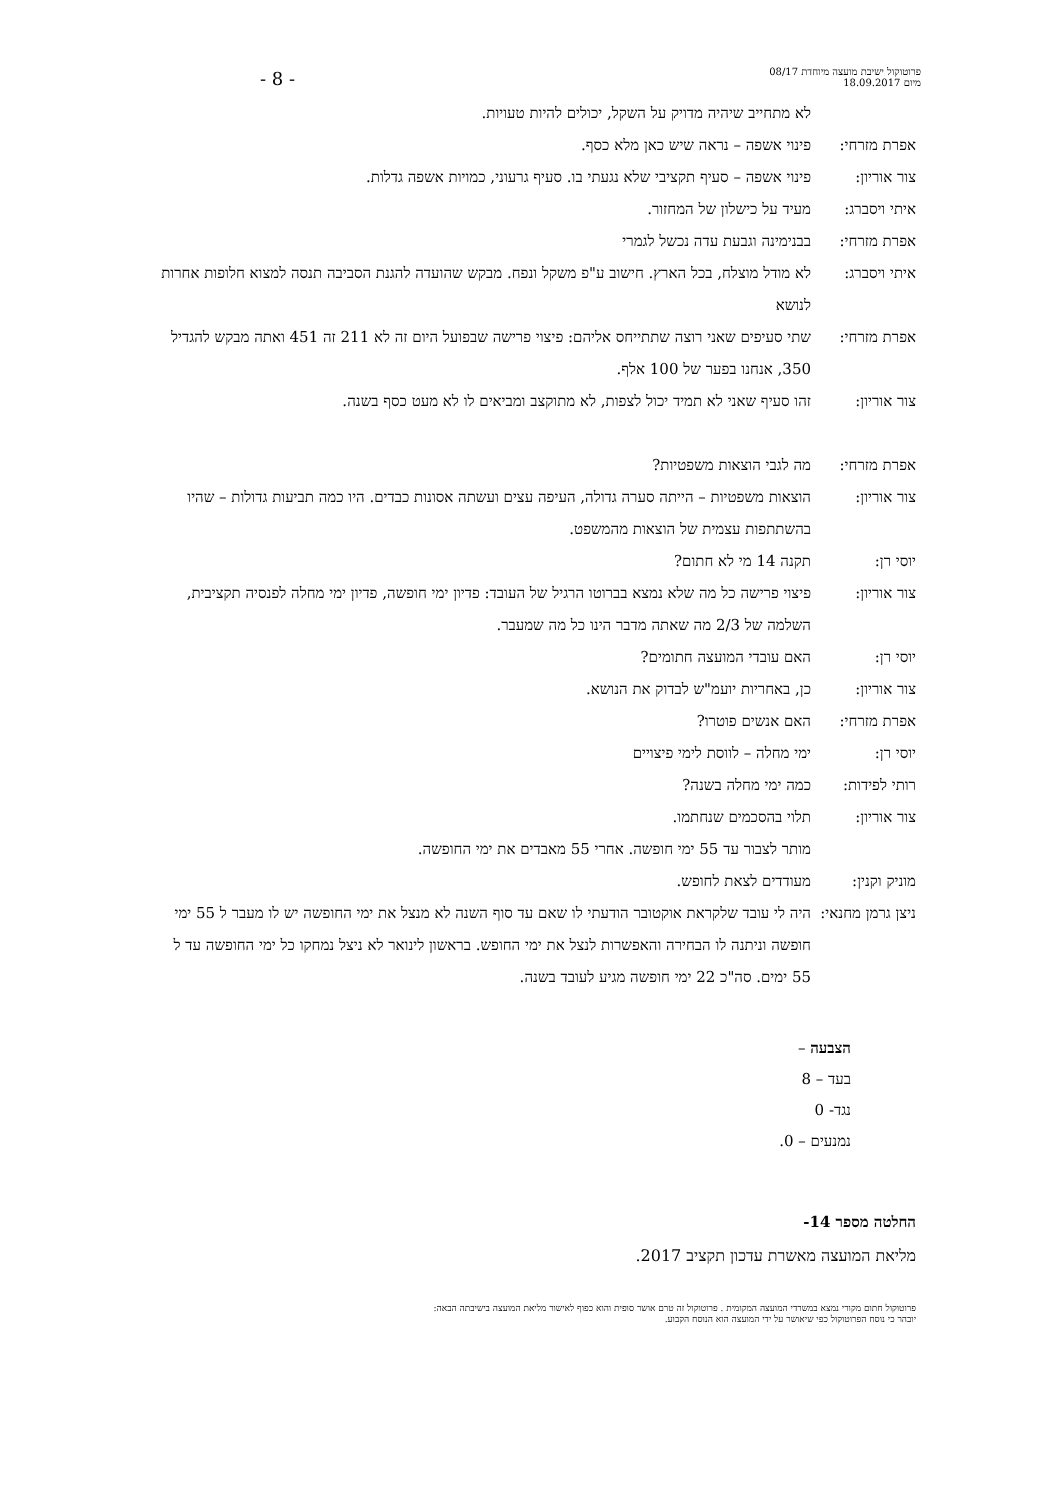- 8 -
פרוטוקול ישיבת מועצה מיוחדת 08/17
מיום 18.09.2017
לא מתחייב שיהיה מדויק על השקל, יכולים להיות טעויות.
אפרת מזרחי: פינוי אשפה – נראה שיש כאן מלא כסף.
צור אוריון: פינוי אשפה – סעיף תקציבי שלא נגעתי בו. סעיף גרעוני, כמויות אשפה גדלות.
איתי ויסברג:
מעיד על כישלון של המחזור.
אפרת מזרחי: בבנימינה וגבעת עדה נכשל לגמרי
איתי ויסברג:
לא מודל מוצלח, בכל הארץ. חישוב ע"פ משקל ונפח. מבקש שהועדה להגנת הסביבה תנסה למצוא חלופות אחרות לנושא
אפרת מזרחי: שתי סעיפים שאני רוצה שתתייחס אליהם: פיצוי פרישה שבפועל היום זה לא 211 זה 451 ואתה מבקש להגדיל 350, אנחנו בפער של 100 אלף.
צור אוריון: זהו סעיף שאני לא תמיד יכול לצפות, לא מתוקצב ומביאים לו לא מעט כסף בשנה.
אפרת מזרחי: מה לגבי הוצאות משפטיות?
צור אוריון: הוצאות משפטיות – הייתה סערה גדולה, העיפה עצים ועשתה אסונות כבדים. היו כמה תביעות גדולות – שהיו בהשתתפות עצמית של הוצאות מהמשפט.
יוסי רן: תקנה 14 מי לא חתום?
צור אוריון: פיצוי פרישה כל מה שלא נמצא בברוטו הרגיל של העובד: פדיון ימי חופשה, פדיון ימי מחלה לפנסיה תקציבית, השלמה של 2/3 מה שאתה מדבר הינו כל מה שמעבר.
יוסי רן: האם עובדי המועצה חתומים?
צור אוריון: כן, באחריות יועמ"ש לבדוק את הנושא.
אפרת מזרחי: האם אנשים פוטרו?
יוסי רן: ימי מחלה – לווסת לימי פיצויים
רותי לפידות:
כמה ימי מחלה בשנה?
צור אוריון: תלוי בהסכמים שנחתמו.
מותר לצבור עד 55 ימי חופשה. אחרי 55 מאבדים את ימי החופשה.
מוניק וקנין:
מעודדים לצאת לחופש.
ניצן גרמן מחנאי:
היה לי עובד שלקראת אוקטובר הודעתי לו שאם עד סוף השנה לא מנצל את ימי החופשה יש לו מעבר ל 55 ימי חופשה וניתנה לו הבחירה והאפשרות לנצל את ימי החופש. בראשון לינואר לא ניצל נמחקו כל ימי החופשה עד ל 55 ימים. סה"כ 22 ימי חופשה מגיע לעובד בשנה.
הצבעה –
בעד – 8
נגד- 0
נמנעים – 0.
החלטה מספר 14-
מליאת המועצה מאשרת עדכון תקציב 2017.
פרוטוקול חתום מקורי נמצא במשרדי המועצה המקומית . פרוטוקול זה טרם אושר סופית והוא כפוף לאישור מליאת המועצה בישיבתה הבאה:
יובהר כי נוסח הפרוטוקול כפי שיאושר על ידי המועצה הוא הנוסח הקבוע.